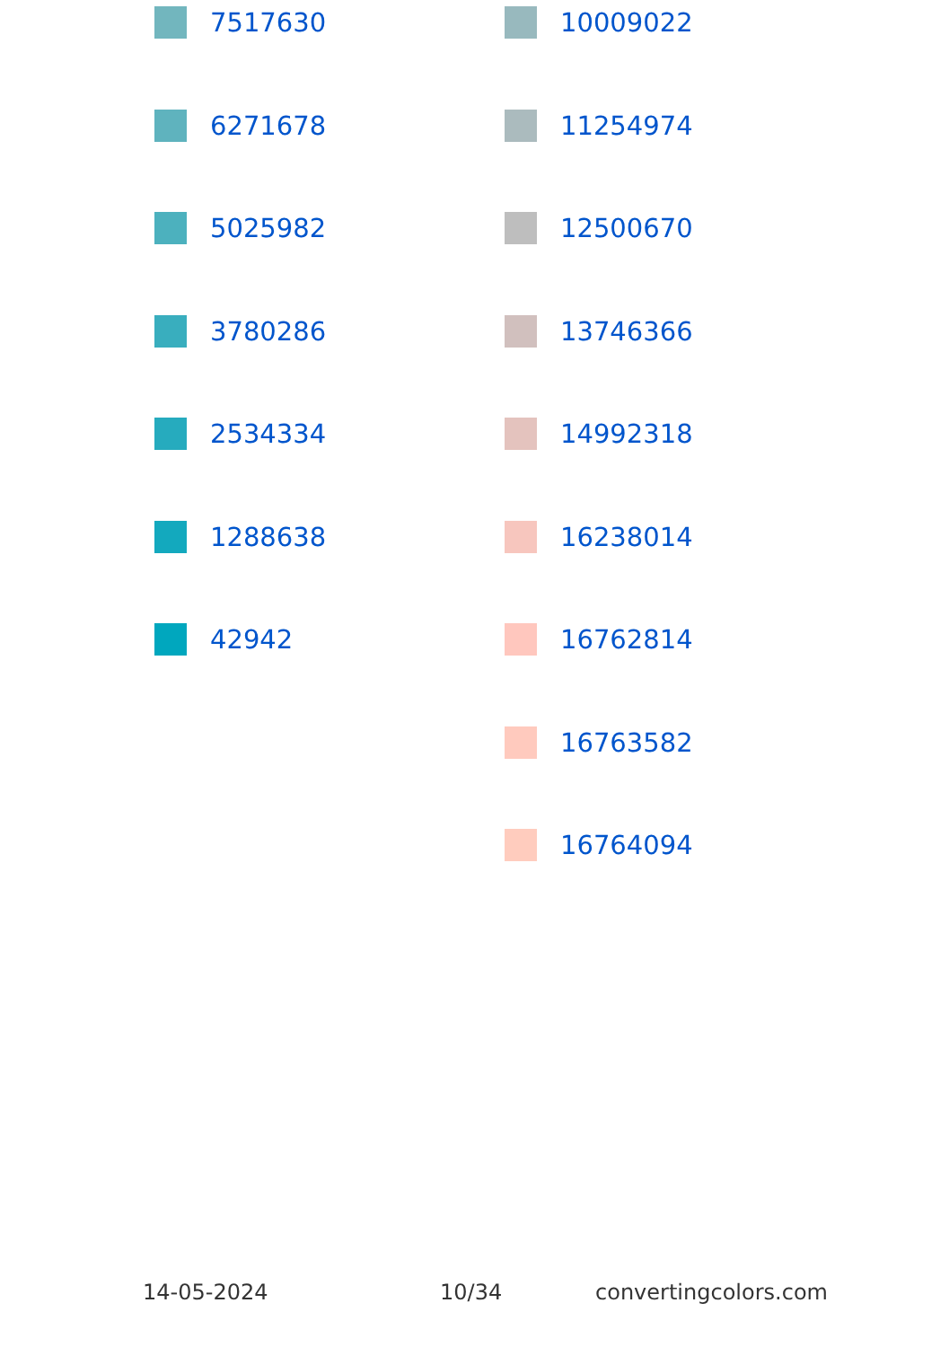7517630
6271678
5025982
3780286
2534334
1288638
42942
10009022
11254974
12500670
13746366
14992318
16238014
16762814
16763582
16764094
14-05-2024 10/34 convertingcolors.com